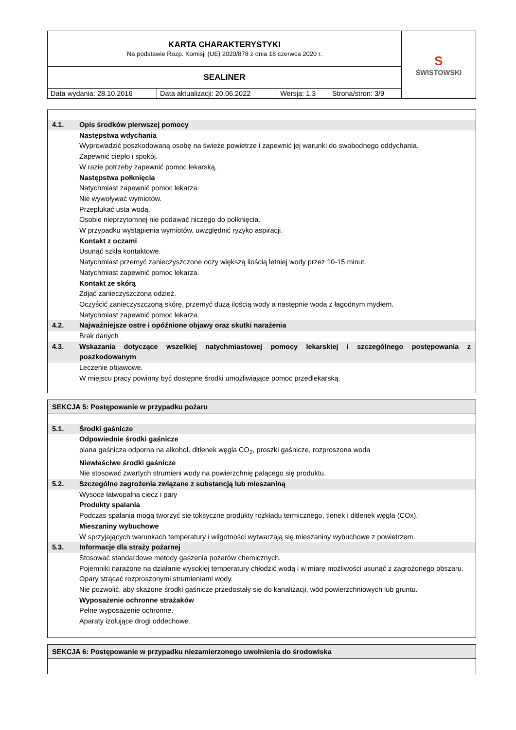| KARTA CHARAKTERYSTYKI Na podstawie Rozp. Komisji (UE) 2020/878 z dnia 18 czerwca 2020 r. | | | | S ŚWISTOWSKI |
| SEALINER | | | | |
| Data wydania: 28.10.2016 | Data aktualizacji: 20.06.2022 | Wersja: 1.3 | Strona/stron: 3/9 | |
4.1. Opis środków pierwszej pomocy
Następstwa wdychania
Wyprowadzić poszkodowaną osobę na świeże powietrze i zapewnić jej warunki do swobodnego oddychania.
Zapewnić ciepło i spokój.
W razie potrzeby zapewnić pomoc lekarską.
Następstwa połknięcia
Natychmiast zapewnić pomoc lekarza.
Nie wywoływać wymiotów.
Przepłukać usta wodą.
Osobie nieprzytomnej nie podawać niczego do połknięcia.
W przypadku wystąpienia wymiotów, uwzględnić ryzyko aspiracji.
Kontakt z oczami
Usunąć szkła kontaktowe.
Natychmiast przemyć zanieczyszczone oczy większą ilością letniej wody przez 10-15 minut.
Natychmiast zapewnić pomoc lekarza.
Kontakt ze skórą
Zdjąć zanieczyszczoną odzież.
Oczyścić zanieczyszczoną skórę, przemyć dużą ilością wody a następnie wodą z łagodnym mydłem.
Natychmiast zapewnić pomoc lekarza.
4.2. Najważniejsze ostre i opóźnione objawy oraz skutki narażenia
Brak danych
4.3. Wskazania dotyczące wszelkiej natychmiastowej pomocy lekarskiej i szczególnego postępowania z poszkodowanym
Leczenie objawowe.
W miejscu pracy powinny być dostępne środki umożliwiające pomoc przedlekarską.
SEKCJA 5: Postępowanie w przypadku pożaru
5.1. Środki gaśnicze
Odpowiednie środki gaśnicze
piana gaśnicza odporna na alkohol, ditlenek węgla CO<sub>2</sub>, proszki gaśnicze, rozproszona woda
Niewłaściwe środki gaśnicze
Nie stosować zwartych strumieni wody na powierzchnię palącego się produktu.
5.2. Szczególne zagrożenia związane z substancją lub mieszaniną
Wysoce łatwopalna ciecz i pary
Produkty spalania
Podczas spalania mogą tworzyć się toksyczne produkty rozkładu termicznego, tlenek i ditlenek węgla (COx).
Mieszaniny wybuchowe
W sprzyjających warunkach temperatury i wilgotności wytwarzają się mieszaniny wybuchowe z powietrzem.
5.3. Informacje dla straży pożarnej
Stosować standardowe metody gaszenia pożarów chemicznych.
Pojemniki narażone na działanie wysokiej temperatury chłodzić wodą i w miarę możliwości usunąć z zagrożonego obszaru.
Opary strącać rozproszonymi strumieniami wody.
Nie pozwolić, aby skażone środki gaśnicze przedostały się do kanalizacji, wód powierzchniowych lub gruntu.
Wyposażenie ochronne strażaków
Pełne wyposażenie ochronne.
Aparaty izolujące drogi oddechowe.
SEKCJA 6: Postępowanie w przypadku niezamierzonego uwolnienia do środowiska